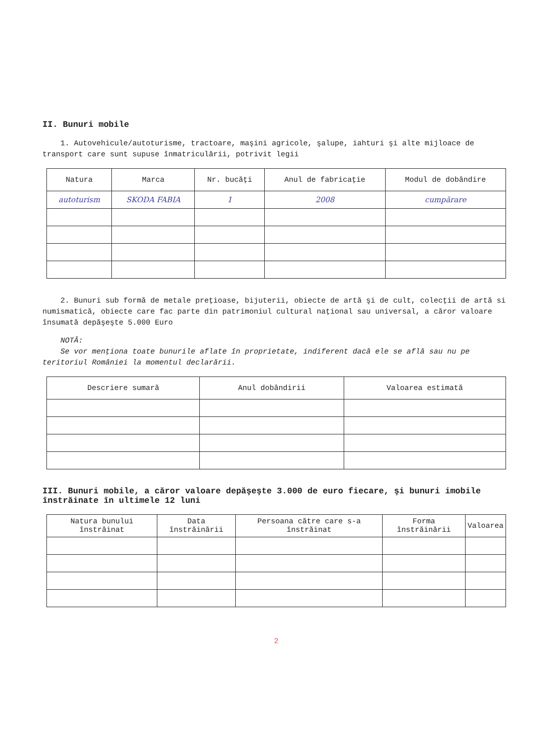II. Bunuri mobile
1. Autovehicule/autoturisme, tractoare, maşini agricole, şalupe, iahturi şi alte mijloace de transport care sunt supuse înmatriculării, potrivit legii
| Natura | Marca | Nr. bucăţi | Anul de fabricaţie | Modul de dobândire |
| --- | --- | --- | --- | --- |
| autoturism | SKODA FABIA | 1 | 2008 | cumpărare |
2. Bunuri sub formă de metale preţioase, bijuterii, obiecte de artă şi de cult, colecţii de artă si numismatică, obiecte care fac parte din patrimoniul cultural naţional sau universal, a căror valoare însumată depăşeşte 5.000 Euro
NOTĂ:
Se vor menţiona toate bunurile aflate în proprietate, indiferent dacă ele se află sau nu pe teritoriul României la momentul declarării.
| Descriere sumară | Anul dobândirii | Valoarea estimată |
| --- | --- | --- |
III. Bunuri mobile, a căror valoare depăşeşte 3.000 de euro fiecare, şi bunuri imobile înstrăinate în ultimele 12 luni
| Natura bunului înstrăinat | Data înstrăinării | Persoana către care s-a înstrăinat | Forma înstrăinării | Valoarea |
| --- | --- | --- | --- | --- |
2